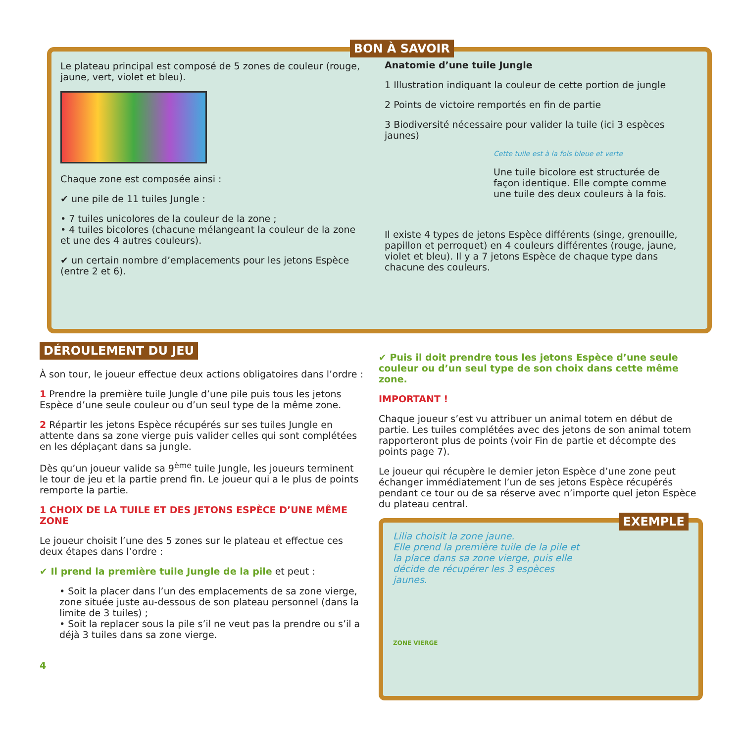BON À SAVOIR
Le plateau principal est composé de 5 zones de couleur (rouge, jaune, vert, violet et bleu).
Chaque zone est composée ainsi :
✔ une pile de 11 tuiles Jungle :
• 7 tuiles unicolores de la couleur de la zone ;
• 4 tuiles bicolores (chacune mélangeant la couleur de la zone et une des 4 autres couleurs).
✔ un certain nombre d’emplacements pour les jetons Espèce (entre 2 et 6).
Anatomie d’une tuile Jungle
1 Illustration indiquant la couleur de cette portion de jungle
2 Points de victoire remportés en fin de partie
3 Biodiversité nécessaire pour valider la tuile (ici 3 espèces jaunes)
Cette tuile est à la fois bleue et verte
Une tuile bicolore est structurée de façon identique. Elle compte comme une tuile des deux couleurs à la fois.
Il existe 4 types de jetons Espèce différents (singe, grenouille, papillon et perroquet) en 4 couleurs différentes (rouge, jaune, violet et bleu). Il y a 7 jetons Espèce de chaque type dans chacune des couleurs.
DÉROULEMENT DU JEU
À son tour, le joueur effectue deux actions obligatoires dans l’ordre :
1 Prendre la première tuile Jungle d’une pile puis tous les jetons Espèce d’une seule couleur ou d’un seul type de la même zone.
2 Répartir les jetons Espèce récupérés sur ses tuiles Jungle en attente dans sa zone vierge puis valider celles qui sont complétées en les déplaçant dans sa jungle.
Dès qu’un joueur valide sa 9<sup>ème</sup> tuile Jungle, les joueurs terminent le tour de jeu et la partie prend fin. Le joueur qui a le plus de points remporte la partie.
1 CHOIX DE LA TUILE ET DES JETONS ESPÈCE D’UNE MÊME ZONE
Le joueur choisit l’une des 5 zones sur le plateau et effectue ces deux étapes dans l’ordre :
✔ Il prend la première tuile Jungle de la pile et peut :
• Soit la placer dans l’un des emplacements de sa zone vierge, zone située juste au-dessous de son plateau personnel (dans la limite de 3 tuiles) ;
• Soit la replacer sous la pile s’il ne veut pas la prendre ou s’il a déjà 3 tuiles dans sa zone vierge.
4
✔ Puis il doit prendre tous les jetons Espèce d’une seule couleur ou d’un seul type de son choix dans cette même zone.
IMPORTANT !
Chaque joueur s’est vu attribuer un animal totem en début de partie. Les tuiles complétées avec des jetons de son animal totem rapporteront plus de points (voir Fin de partie et décompte des points page 7).
Le joueur qui récupère le dernier jeton Espèce d’une zone peut échanger immédiatement l’un de ses jetons Espèce récupérés pendant ce tour ou de sa réserve avec n’importe quel jeton Espèce du plateau central.
EXEMPLE
Lilia choisit la zone jaune.
Elle prend la première tuile de la pile et la place dans sa zone vierge, puis elle décide de récupérer les 3 espèces jaunes.
ZONE VIERGE